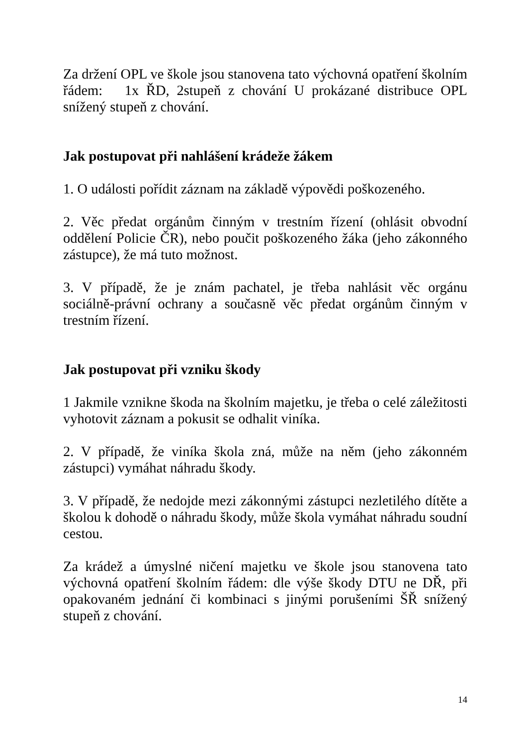Za držení OPL ve škole jsou stanovena tato výchovná opatření školním řádem: 1x ŘD, 2stupeň z chování U prokázané distribuce OPL snížený stupeň z chování.
Jak postupovat při nahlášení krádeže žákem
1. O události pořídit záznam na základě výpovědi poškozeného.
2. Věc předat orgánům činným v trestním řízení (ohlásit obvodní oddělení Policie ČR), nebo poučit poškozeného žáka (jeho zákonného zástupce), že má tuto možnost.
3. V případě, že je znám pachatel, je třeba nahlásit věc orgánu sociálně-právní ochrany a současně věc předat orgánům činným v trestním řízení.
Jak postupovat při vzniku škody
1 Jakmile vznikne škoda na školním majetku, je třeba o celé záležitosti vyhotovit záznam a pokusit se odhalit viníka.
2. V případě, že viníka škola zná, může na něm (jeho zákonném zástupci) vymáhat náhradu škody.
3. V případě, že nedojde mezi zákonnými zástupci nezletilého dítěte a školou k dohodě o náhradu škody, může škola vymáhat náhradu soudní cestou.
Za krádež a úmyslné ničení majetku ve škole jsou stanovena tato výchovná opatření školním řádem: dle výše škody DTU ne DŘ, při opakovaném jednání či kombinaci s jinými porušeními ŠŘ snížený stupeň z chování.
14